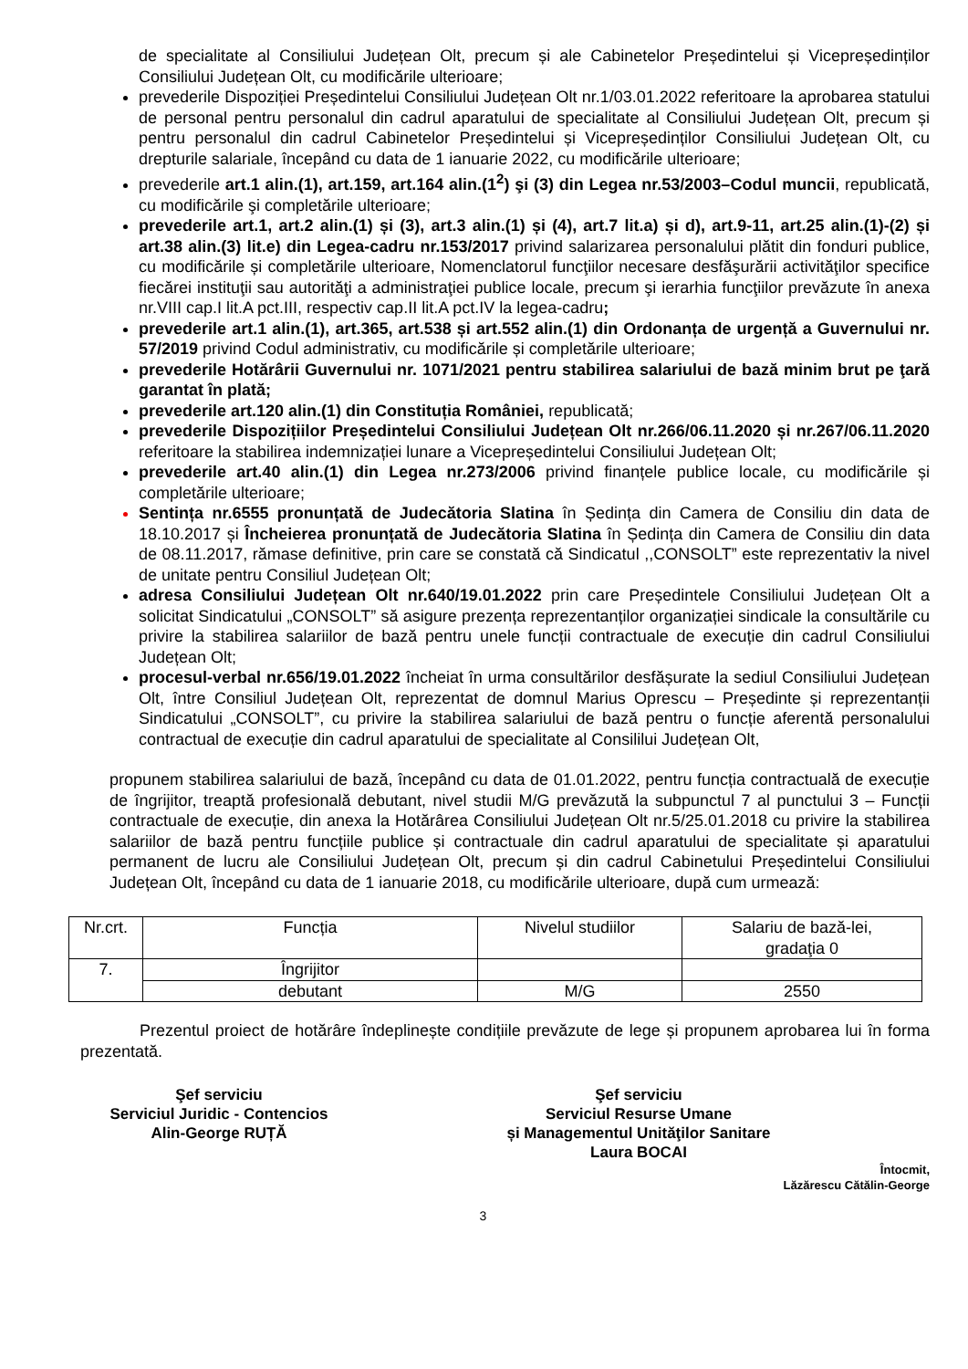de specialitate al Consiliului Județean Olt, precum și ale Cabinetelor Președintelui și Vicepreședinților Consiliului Județean Olt, cu modificările ulterioare;
prevederile Dispoziției Președintelui Consiliului Județean Olt nr.1/03.01.2022 referitoare la aprobarea statului de personal pentru personalul din cadrul aparatului de specialitate al Consiliului Județean Olt, precum și pentru personalul din cadrul Cabinetelor Președintelui și Vicepreședinților Consiliului Județean Olt, cu drepturile salariale, începând cu data de 1 ianuarie 2022, cu modificările ulterioare;
prevederile art.1 alin.(1), art.159, art.164 alin.(1<sup>2</sup>) şi (3) din Legea nr.53/2003–Codul muncii, republicată, cu modificările şi completările ulterioare;
prevederile art.1, art.2 alin.(1) și (3), art.3 alin.(1) și (4), art.7 lit.a) și d), art.9-11, art.25 alin.(1)-(2) și art.38 alin.(3) lit.e) din Legea-cadru nr.153/2017 privind salarizarea personalului plătit din fonduri publice, cu modificările și completările ulterioare, Nomenclatorul funcţiilor necesare desfăşurării activităţilor specifice fiecărei instituţii sau autorităţi a administraţiei publice locale, precum şi ierarhia funcţiilor prevăzute în anexa nr.VIII cap.I lit.A pct.III, respectiv cap.II lit.A pct.IV la legea-cadru;
prevederile art.1 alin.(1), art.365, art.538 și art.552 alin.(1) din Ordonanța de urgență a Guvernului nr. 57/2019 privind Codul administrativ, cu modificările și completările ulterioare;
prevederile Hotărârii Guvernului nr. 1071/2021 pentru stabilirea salariului de bază minim brut pe ţară garantat în plată;
prevederile art.120 alin.(1) din Constituția României, republicată;
prevederile Dispozițiilor Președintelui Consiliului Județean Olt nr.266/06.11.2020 și nr.267/06.11.2020 referitoare la stabilirea indemnizației lunare a Vicepreședintelui Consiliului Județean Olt;
prevederile art.40 alin.(1) din Legea nr.273/2006 privind finanțele publice locale, cu modificările și completările ulterioare;
Sentința nr.6555 pronunțată de Judecătoria Slatina în Ședința din Camera de Consiliu din data de 18.10.2017 și Încheierea pronunțată de Judecătoria Slatina în Ședința din Camera de Consiliu din data de 08.11.2017, rămase definitive, prin care se constată că Sindicatul ,,CONSOLT” este reprezentativ la nivel de unitate pentru Consiliul Județean Olt;
adresa Consiliului Județean Olt nr.640/19.01.2022 prin care Președintele Consiliului Județean Olt a solicitat Sindicatului „CONSOLT” să asigure prezența reprezentanților organizației sindicale la consultările cu privire la stabilirea salariilor de bază pentru unele funcții contractuale de execuție din cadrul Consiliului Județean Olt;
procesul-verbal nr.656/19.01.2022 încheiat în urma consultărilor desfășurate la sediul Consiliului Județean Olt, între Consiliul Județean Olt, reprezentat de domnul Marius Oprescu – Președinte și reprezentanții Sindicatului „CONSOLT”, cu privire la stabilirea salariului de bază pentru o funcție aferentă personalului contractual de execuție din cadrul aparatului de specialitate al Consililui Județean Olt,
propunem stabilirea salariului de bază, începând cu data de 01.01.2022, pentru funcția contractuală de execuție de îngrijitor, treaptă profesională debutant, nivel studii M/G prevăzută la subpunctul 7 al punctului 3 – Funcții contractuale de execuție, din anexa la Hotărârea Consiliului Județean Olt nr.5/25.01.2018 cu privire la stabilirea salariilor de bază pentru funcțiile publice și contractuale din cadrul aparatului de specialitate și aparatului permanent de lucru ale Consiliului Județean Olt, precum și din cadrul Cabinetului Președintelui Consiliului Județean Olt, începând cu data de 1 ianuarie 2018, cu modificările ulterioare, după cum urmează:
| Nr.crt. | Funcția | Nivelul studiilor | Salariu de bază-lei, gradaţia 0 |
| --- | --- | --- | --- |
| 7. | Îngrijitor | | |
| | debutant | M/G | 2550 |
Prezentul proiect de hotărâre îndeplinește condițiile prevăzute de lege și propunem aprobarea lui în forma prezentată.
Şef serviciu
Serviciul Juridic - Contencios
Alin-George RUȚĂ
Şef serviciu
Serviciul Resurse Umane
și Managementul Unităţilor Sanitare
Laura BOCAI
Întocmit,
Lăzărescu Cătălin-George
3